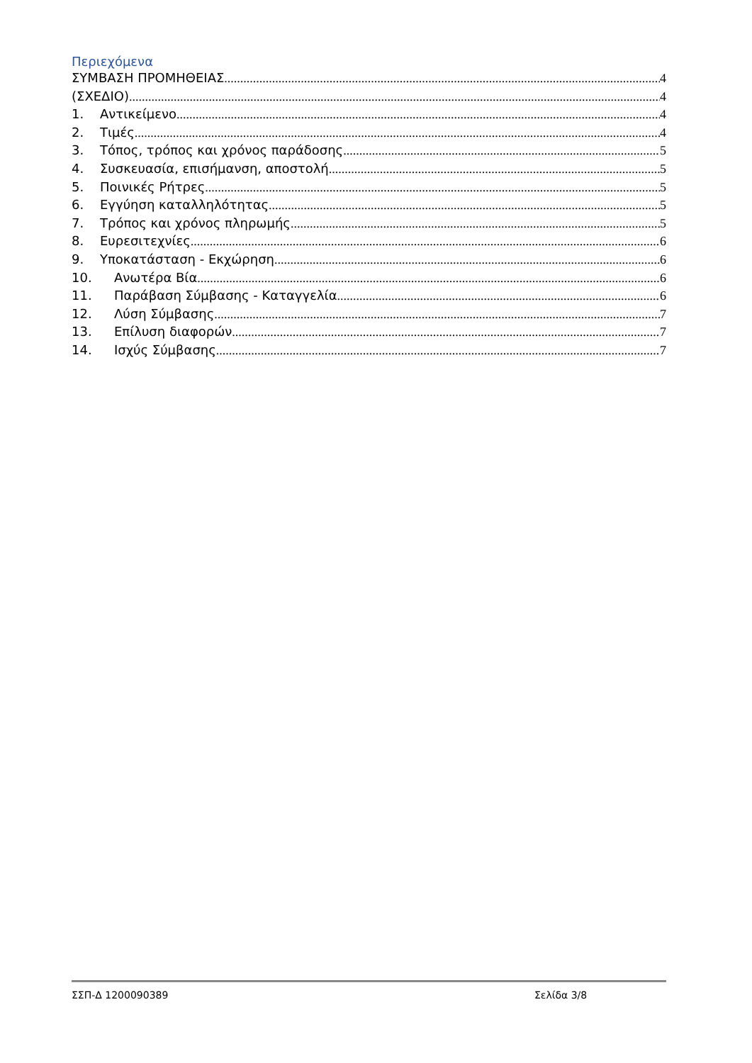Περιεχόμενα
ΣΥΜΒΑΣΗ ΠΡΟΜΗΘΕΙΑΣ 4
(ΣΧΕΔΙΟ) 4
1. Αντικείμενο 4
2. Τιμές 4
3. Τόπος, τρόπος και χρόνος παράδοσης 5
4. Συσκευασία, επισήμανση, αποστολή 5
5. Ποινικές Ρήτρες 5
6. Εγγύηση καταλληλότητας 5
7. Τρόπος και χρόνος πληρωμής 5
8. Ευρεσιτεχνίες 6
9. Υποκατάσταση - Εκχώρηση 6
10. Ανωτέρα Βία 6
11. Παράβαση Σύμβασης - Καταγγελία 6
12. Λύση Σύμβασης 7
13. Επίλυση διαφορών 7
14. Ισχύς Σύμβασης 7
ΣΣΠ-Δ 1200090389 Σελίδα 3/8